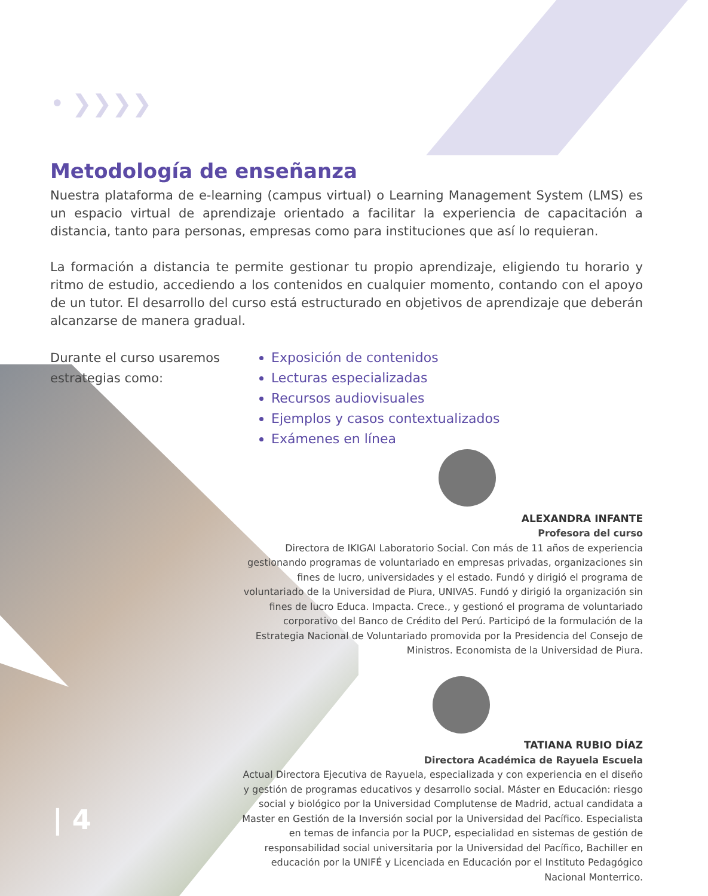• ❯❯❯❯
Metodología de enseñanza
Nuestra plataforma de e-learning (campus virtual) o Learning Management System (LMS) es un espacio virtual de aprendizaje orientado a facilitar la experiencia de capacitación a distancia, tanto para personas, empresas como para instituciones que así lo requieran.
La formación a distancia te permite gestionar tu propio aprendizaje, eligiendo tu horario y ritmo de estudio, accediendo a los contenidos en cualquier momento, contando con el apoyo de un tutor. El desarrollo del curso está estructurado en objetivos de aprendizaje que deberán alcanzarse de manera gradual.
Durante el curso usaremos estrategias como:
Exposición de contenidos
Lecturas especializadas
Recursos audiovisuales
Ejemplos y casos contextualizados
Exámenes en línea
ALEXANDRA INFANTE
Profesora del curso
Directora de IKIGAI Laboratorio Social. Con más de 11 años de experiencia gestionando programas de voluntariado en empresas privadas, organizaciones sin fines de lucro, universidades y el estado. Fundó y dirigió el programa de voluntariado de la Universidad de Piura, UNIVAS. Fundó y dirigió la organización sin fines de lucro Educa. Impacta. Crece., y gestionó el programa de voluntariado corporativo del Banco de Crédito del Perú. Participó de la formulación de la Estrategia Nacional de Voluntariado promovida por la Presidencia del Consejo de Ministros. Economista de la Universidad de Piura.
TATIANA RUBIO DÍAZ
Directora Académica de Rayuela Escuela
Actual Directora Ejecutiva de Rayuela, especializada y con experiencia en el diseño y gestión de programas educativos y desarrollo social. Máster en Educación: riesgo social y biológico por la Universidad Complutense de Madrid, actual candidata a Master en Gestión de la Inversión social por la Universidad del Pacífico. Especialista en temas de infancia por la PUCP, especialidad en sistemas de gestión de responsabilidad social universitaria por la Universidad del Pacífico, Bachiller en educación por la UNIFÉ y Licenciada en Educación por el Instituto Pedagógico Nacional Monterrico.
| 4